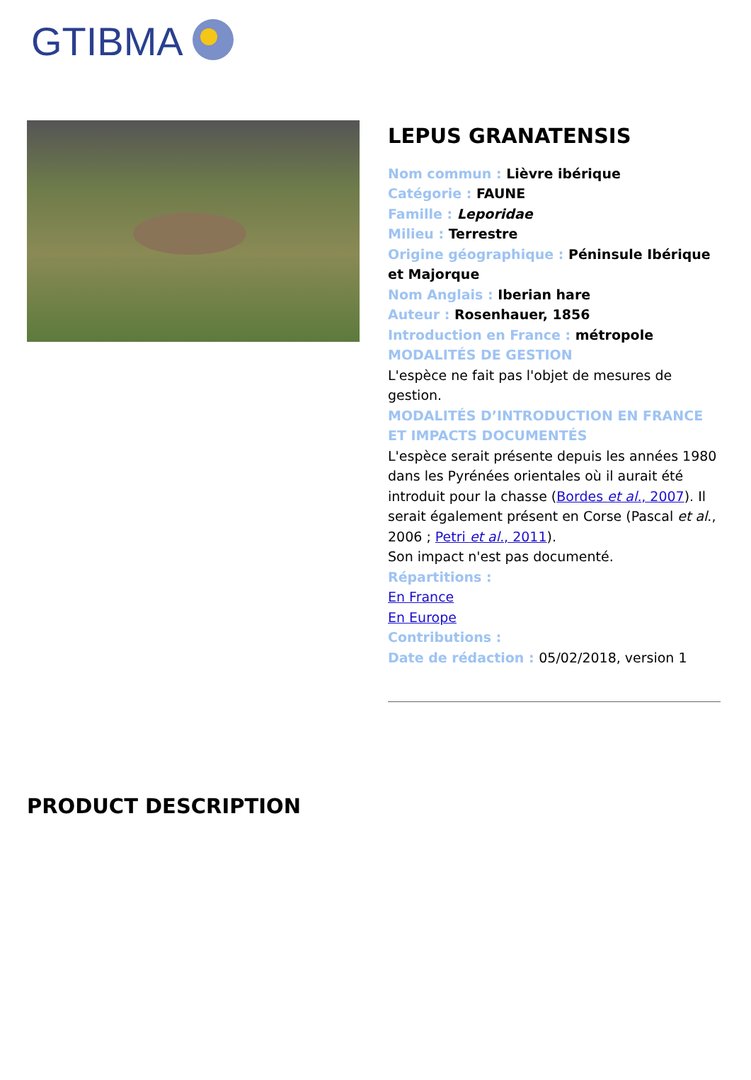GTIBMA
LEPUS GRANATENSIS
Nom commun : Lièvre ibérique
Catégorie : FAUNE
Famille : Leporidae
Milieu : Terrestre
Origine géographique : Péninsule Ibérique et Majorque
Nom Anglais : Iberian hare
Auteur : Rosenhauer, 1856
Introduction en France : métropole
MODALITÉS DE GESTION
L'espèce ne fait pas l'objet de mesures de gestion.
MODALITÉS D’INTRODUCTION EN FRANCE ET IMPACTS DOCUMENTÉS
L'espèce serait présente depuis les années 1980 dans les Pyrénées orientales où il aurait été introduit pour la chasse (Bordes et al., 2007). Il serait également présent en Corse (Pascal et al., 2006 ; Petri et al., 2011).
Son impact n'est pas documenté.
Répartitions :
En France
En Europe
Contributions :
Date de rédaction : 05/02/2018, version 1
PRODUCT DESCRIPTION